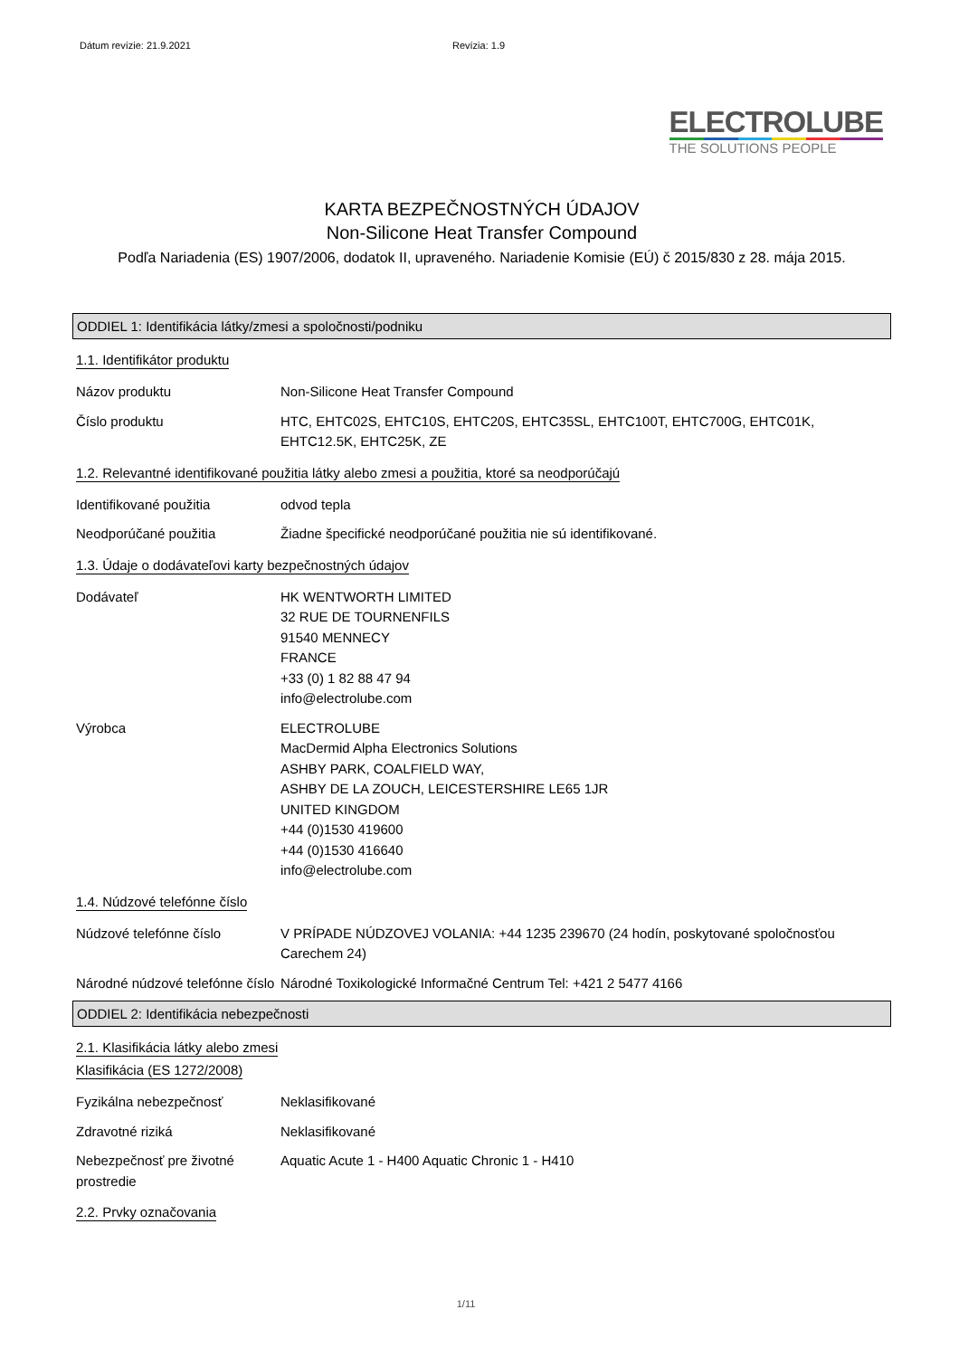Dátum revízie: 21.9.2021 Revízia: 1.9
ELECTROLUBE
THE SOLUTIONS PEOPLE
KARTA BEZPEČNOSTNÝCH ÚDAJOV
Non-Silicone Heat Transfer Compound
Podľa Nariadenia (ES) 1907/2006, dodatok II, upraveného. Nariadenie Komisie (EÚ) č 2015/830 z 28. mája 2015.
ODDIEL 1: Identifikácia látky/zmesi a spoločnosti/podniku
1.1. Identifikátor produktu
Názov produktu Non-Silicone Heat Transfer Compound
Číslo produktu HTC, EHTC02S, EHTC10S, EHTC20S, EHTC35SL, EHTC100T, EHTC700G, EHTC01K, EHTC12.5K, EHTC25K, ZE
1.2. Relevantné identifikované použitia látky alebo zmesi a použitia, ktoré sa neodporúčajú
Identifikované použitia odvod tepla
Neodporúčané použitia Žiadne špecifické neodporúčané použitia nie sú identifikované.
1.3. Údaje o dodávateľovi karty bezpečnostných údajov
Dodávateľ HK WENTWORTH LIMITED
32 RUE DE TOURNENFILS
91540 MENNECY
FRANCE
+33 (0) 1 82 88 47 94
info@electrolube.com
Výrobca ELECTROLUBE
MacDermid Alpha Electronics Solutions
ASHBY PARK, COALFIELD WAY,
ASHBY DE LA ZOUCH, LEICESTERSHIRE LE65 1JR
UNITED KINGDOM
+44 (0)1530 419600
+44 (0)1530 416640
info@electrolube.com
1.4. Núdzové telefónne číslo
Núdzové telefónne číslo V PRÍPADE NÚDZOVEJ VOLANIA: +44 1235 239670 (24 hodín, poskytované spoločnosťou Carechem 24)
Národné núdzové telefónne číslo
Národné Toxikologické Informačné Centrum Tel: +421 2 5477 4166
ODDIEL 2: Identifikácia nebezpečnosti
2.1. Klasifikácia látky alebo zmesi
Klasifikácia (ES 1272/2008)
Fyzikálna nebezpečnosť Neklasifikované
Zdravotné riziká Neklasifikované
Nebezpečnosť pre životné prostredie
Aquatic Acute 1 - H400 Aquatic Chronic 1 - H410
2.2. Prvky označovania
1/11